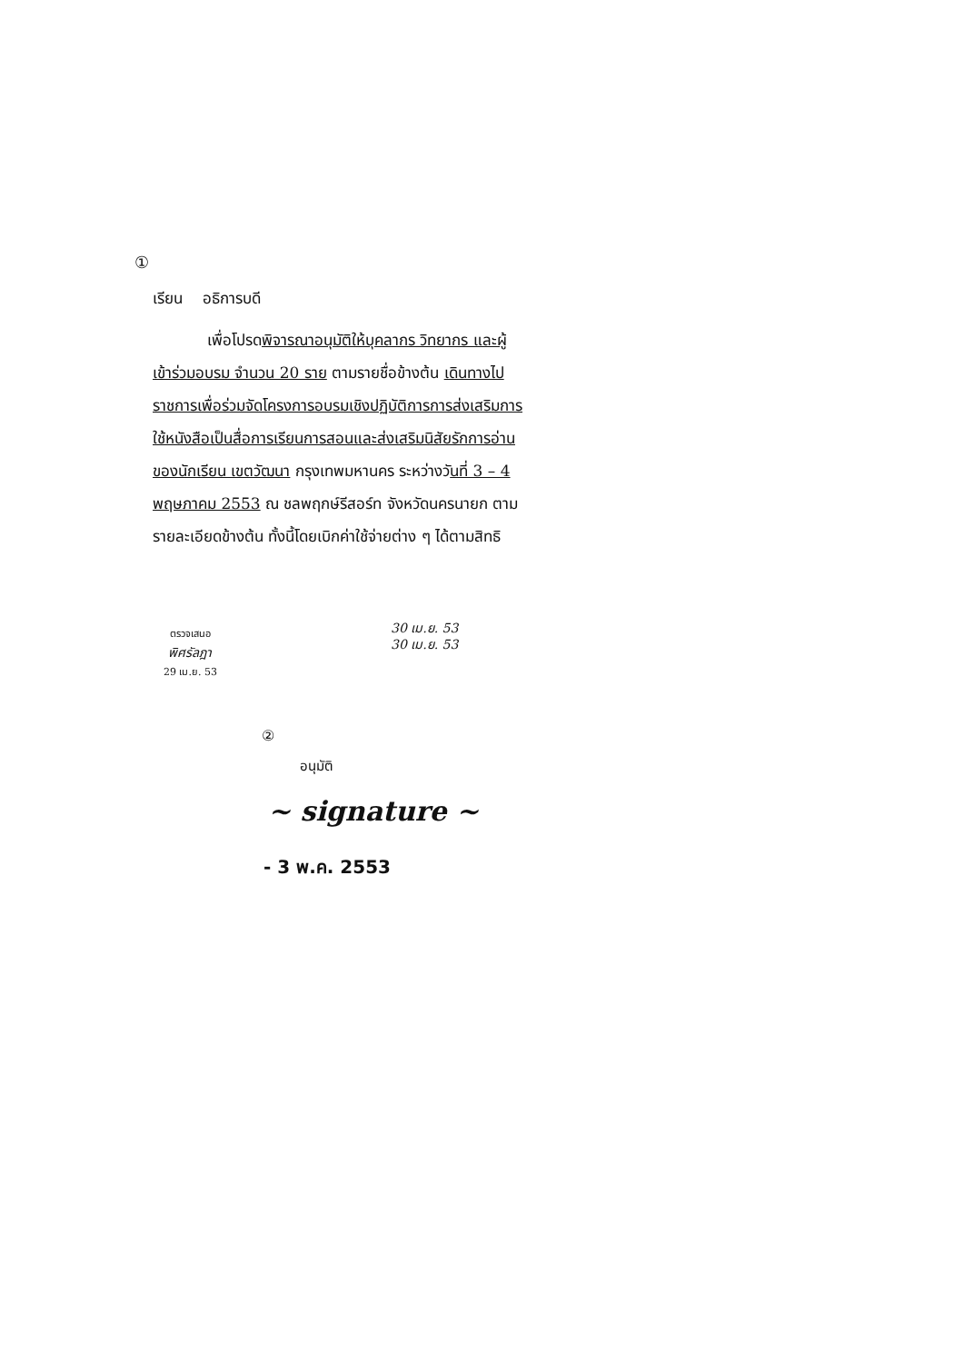①
เรียน อธิการบดี
เพื่อโปรดพิจารณาอนุมัติให้บุคลากร วิทยากร และผู้เข้าร่วมอบรม จำนวน 20 ราย ตามรายชื่อข้างต้น เดินทางไปราชการเพื่อร่วมจัดโครงการอบรมเชิงปฏิบัติการการส่งเสริมการใช้หนังสือเป็นสื่อการเรียนการสอนและส่งเสริมนิสัยรักการอ่านของนักเรียน เขตวัฒนา กรุงเทพมหานคร ระหว่างวันที่ 3 – 4 พฤษภาคม 2553 ณ ชลพฤกษ์รีสอร์ท จังหวัดนครนายก ตามรายละเอียดข้างต้น ทั้งนี้โดยเบิกค่าใช้จ่ายต่าง ๆ ได้ตามสิทธิ
ตรวจเสนอ
พิศรัลฎา
29 เม.ย. 53
30 เม.ย. 53
30 เม.ย. 53
②
อนุมัติ
~ signature ~
- 3 พ.ค. 2553